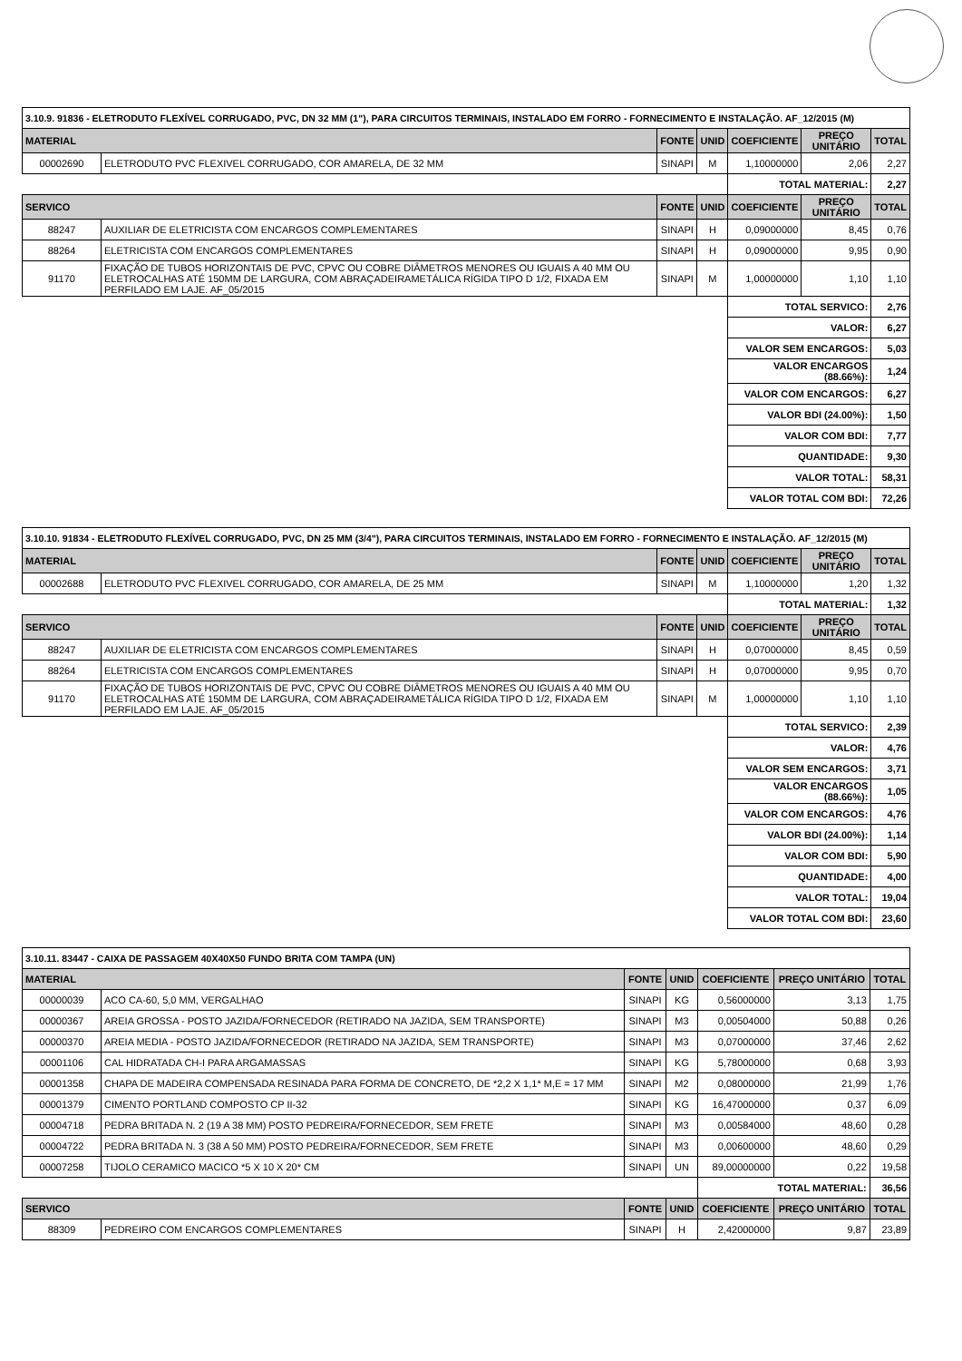| 3.10.9. 91836 - ELETRODUTO FLEXÍVEL CORRUGADO, PVC, DN 32 MM (1"), PARA CIRCUITOS TERMINAIS, INSTALADO EM FORRO - FORNECIMENTO E INSTALAÇÃO. AF_12/2015 (M) | | | | | | |
| MATERIAL | | FONTE | UNID | COEFICIENTE | PREÇO UNITÁRIO | TOTAL |
| 00002690 | ELETRODUTO PVC FLEXIVEL CORRUGADO, COR AMARELA, DE 32 MM | SINAPI | M | 1,10000000 | 2,06 | 2,27 |
| | | | | TOTAL MATERIAL: | | 2,27 |
| SERVICO | | FONTE | UNID | COEFICIENTE | PREÇO UNITÁRIO | TOTAL |
| 88247 | AUXILIAR DE ELETRICISTA COM ENCARGOS COMPLEMENTARES | SINAPI | H | 0,09000000 | 8,45 | 0,76 |
| 88264 | ELETRICISTA COM ENCARGOS COMPLEMENTARES | SINAPI | H | 0,09000000 | 9,95 | 0,90 |
| 91170 | FIXAÇÃO DE TUBOS HORIZONTAIS DE PVC, CPVC OU COBRE DIÂMETROS MENORES OU IGUAIS A 40 MM OU ELETROCALHAS ATÉ 150MM DE LARGURA, COM ABRAÇADEIRAMETÁLICA RÍGIDA TIPO D 1/2, FIXADA EM PERFILADO EM LAJE. AF_05/2015 | SINAPI | M | 1,00000000 | 1,10 | 1,10 |
| | | | | TOTAL SERVICO: | | 2,76 |
| | | | | VALOR: | | 6,27 |
| | | | | VALOR SEM ENCARGOS: | | 5,03 |
| | | | | VALOR ENCARGOS (88.66%): | | 1,24 |
| | | | | VALOR COM ENCARGOS: | | 6,27 |
| | | | | VALOR BDI (24.00%): | | 1,50 |
| | | | | VALOR COM BDI: | | 7,77 |
| | | | | QUANTIDADE: | | 9,30 |
| | | | | VALOR TOTAL: | | 58,31 |
| | | | | VALOR TOTAL COM BDI: | | 72,26 |
| 3.10.10. 91834 - ELETRODUTO FLEXÍVEL CORRUGADO, PVC, DN 25 MM (3/4"), PARA CIRCUITOS TERMINAIS, INSTALADO EM FORRO - FORNECIMENTO E INSTALAÇÃO. AF_12/2015 (M) | | | | | | |
| MATERIAL | | FONTE | UNID | COEFICIENTE | PREÇO UNITÁRIO | TOTAL |
| 00002688 | ELETRODUTO PVC FLEXIVEL CORRUGADO, COR AMARELA, DE 25 MM | SINAPI | M | 1,10000000 | 1,20 | 1,32 |
| | | | | TOTAL MATERIAL: | | 1,32 |
| SERVICO | | FONTE | UNID | COEFICIENTE | PREÇO UNITÁRIO | TOTAL |
| 88247 | AUXILIAR DE ELETRICISTA COM ENCARGOS COMPLEMENTARES | SINAPI | H | 0,07000000 | 8,45 | 0,59 |
| 88264 | ELETRICISTA COM ENCARGOS COMPLEMENTARES | SINAPI | H | 0,07000000 | 9,95 | 0,70 |
| 91170 | FIXAÇÃO DE TUBOS HORIZONTAIS DE PVC, CPVC OU COBRE DIÂMETROS MENORES OU IGUAIS A 40 MM OU ELETROCALHAS ATÉ 150MM DE LARGURA, COM ABRAÇADEIRAMETÁLICA RÍGIDA TIPO D 1/2, FIXADA EM PERFILADO EM LAJE. AF_05/2015 | SINAPI | M | 1,00000000 | 1,10 | 1,10 |
| | | | | TOTAL SERVICO: | | 2,39 |
| | | | | VALOR: | | 4,76 |
| | | | | VALOR SEM ENCARGOS: | | 3,71 |
| | | | | VALOR ENCARGOS (88.66%): | | 1,05 |
| | | | | VALOR COM ENCARGOS: | | 4,76 |
| | | | | VALOR BDI (24.00%): | | 1,14 |
| | | | | VALOR COM BDI: | | 5,90 |
| | | | | QUANTIDADE: | | 4,00 |
| | | | | VALOR TOTAL: | | 19,04 |
| | | | | VALOR TOTAL COM BDI: | | 23,60 |
| 3.10.11. 83447 - CAIXA DE PASSAGEM 40X40X50 FUNDO BRITA COM TAMPA (UN) | | | | | | |
| MATERIAL | | FONTE | UNID | COEFICIENTE | PREÇO UNITÁRIO | TOTAL |
| 00000039 | ACO CA-60, 5,0 MM, VERGALHAO | SINAPI | KG | 0,56000000 | 3,13 | 1,75 |
| 00000367 | AREIA GROSSA - POSTO JAZIDA/FORNECEDOR (RETIRADO NA JAZIDA, SEM TRANSPORTE) | SINAPI | M3 | 0,00504000 | 50,88 | 0,26 |
| 00000370 | AREIA MEDIA - POSTO JAZIDA/FORNECEDOR (RETIRADO NA JAZIDA, SEM TRANSPORTE) | SINAPI | M3 | 0,07000000 | 37,46 | 2,62 |
| 00001106 | CAL HIDRATADA CH-I PARA ARGAMASSAS | SINAPI | KG | 5,78000000 | 0,68 | 3,93 |
| 00001358 | CHAPA DE MADEIRA COMPENSADA RESINADA PARA FORMA DE CONCRETO, DE *2,2 X 1,1* M,E = 17 MM | SINAPI | M2 | 0,08000000 | 21,99 | 1,76 |
| 00001379 | CIMENTO PORTLAND COMPOSTO CP II-32 | SINAPI | KG | 16,47000000 | 0,37 | 6,09 |
| 00004718 | PEDRA BRITADA N. 2 (19 A 38 MM) POSTO PEDREIRA/FORNECEDOR, SEM FRETE | SINAPI | M3 | 0,00584000 | 48,60 | 0,28 |
| 00004722 | PEDRA BRITADA N. 3 (38 A 50 MM) POSTO PEDREIRA/FORNECEDOR, SEM FRETE | SINAPI | M3 | 0,00600000 | 48,60 | 0,29 |
| 00007258 | TIJOLO CERAMICO MACICO *5 X 10 X 20* CM | SINAPI | UN | 89,00000000 | 0,22 | 19,58 |
| | | | | TOTAL MATERIAL: | | 36,56 |
| SERVICO | | FONTE | UNID | COEFICIENTE | PREÇO UNITÁRIO | TOTAL |
| 88309 | PEDREIRO COM ENCARGOS COMPLEMENTARES | SINAPI | H | 2,42000000 | 9,87 | 23,89 |